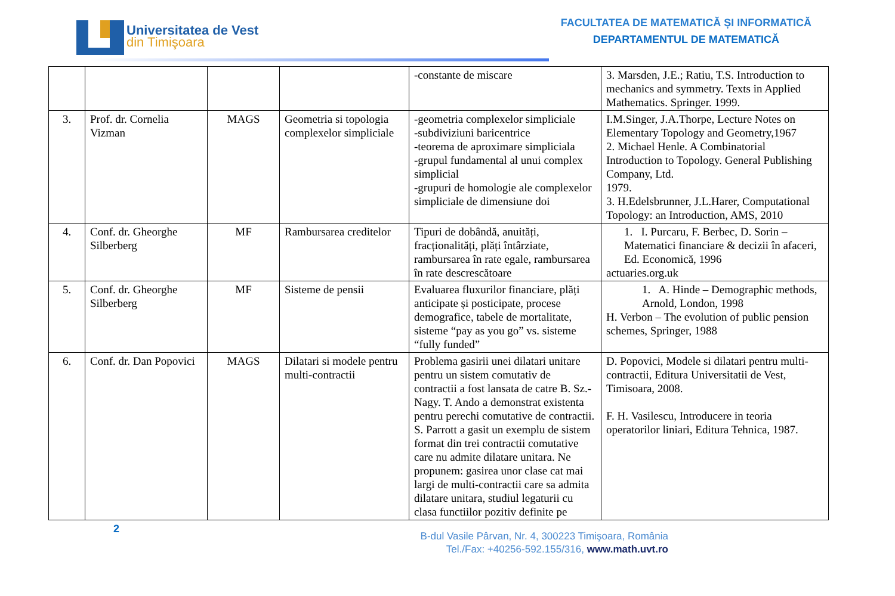Universitatea de Vest
din Timişoara
FACULTATEA DE MATEMATICĂ ȘI INFORMATICĂ
DEPARTAMENTUL DE MATEMATICĂ
| | | | | -constante de miscare | 3. Marsden, J.E.; Ratiu, T.S. Introduction to mechanics and symmetry. Texts in Applied Mathematics. Springer. 1999. |
| 3. | Prof. dr. Cornelia Vizman | MAGS | Geometria si topologia complexelor simpliciale | -geometria complexelor simpliciale -subdiviziuni baricentrice -teorema de aproximare simpliciala -grupul fundamental al unui complex simplicial -grupuri de homologie ale complexelor simpliciale de dimensiune doi | I.M.Singer, J.A.Thorpe, Lecture Notes on Elementary Topology and Geometry,1967 2. Michael Henle. A Combinatorial Introduction to Topology. General Publishing Company, Ltd. 1979. 3. H.Edelsbrunner, J.L.Harer, Computational Topology: an Introduction, AMS, 2010 |
| 4. | Conf. dr. Gheorghe Silberberg | MF | Rambursarea creditelor | Tipuri de dobândă, anuități, fracționalități, plăți întârziate, rambursarea în rate egale, rambursarea în rate descrescătoare | 1. I. Purcaru, F. Berbec, D. Sorin – Matematici financiare & decizii în afaceri, Ed. Economică, 1996 actuaries.org.uk |
| 5. | Conf. dr. Gheorghe Silberberg | MF | Sisteme de pensii | Evaluarea fluxurilor financiare, plăți anticipate și posticipate, procese demografice, tabele de mortalitate, sisteme “pay as you go” vs. sisteme “fully funded” | 1. A. Hinde – Demographic methods, Arnold, London, 1998 H. Verbon – The evolution of public pension schemes, Springer, 1988 |
| 6. | Conf. dr. Dan Popovici | MAGS | Dilatari si modele pentru multi-contractii | Problema gasirii unei dilatari unitare pentru un sistem comutativ de contractii a fost lansata de catre B. Sz.-Nagy. T. Ando a demonstrat existenta pentru perechi comutative de contractii. S. Parrott a gasit un exemplu de sistem format din trei contractii comutative care nu admite dilatare unitara. Ne propunem: gasirea unor clase cat mai largi de multi-contractii care sa admita dilatare unitara, studiul legaturii cu clasa functiilor pozitiv definite pe | D. Popovici, Modele si dilatari pentru multi-contractii, Editura Universitatii de Vest, Timisoara, 2008. F. H. Vasilescu, Introducere in teoria operatorilor liniari, Editura Tehnica, 1987. |
2
B-dul Vasile Pârvan, Nr. 4, 300223 Timişoara, România
Tel./Fax: +40256-592.155/316, www.math.uvt.ro